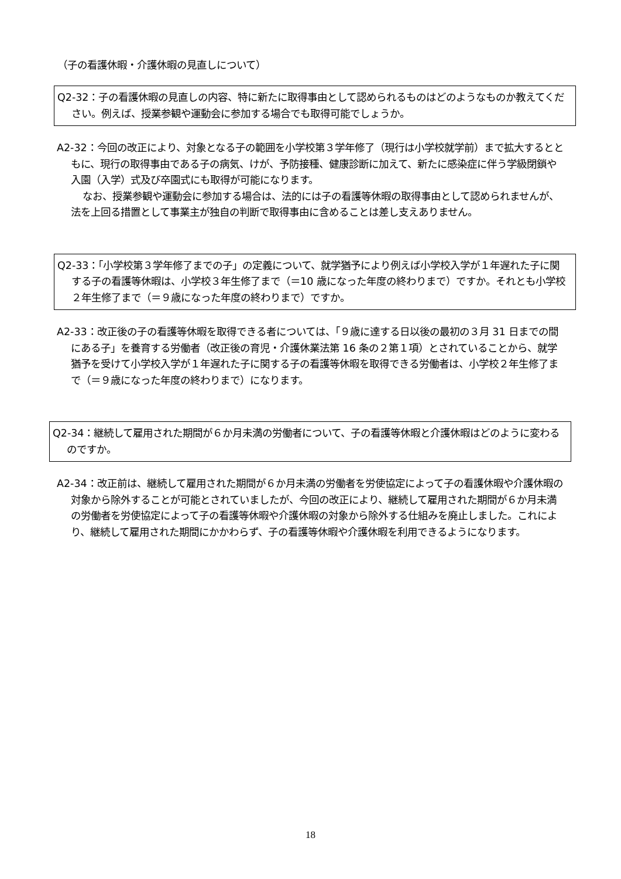（子の看護休暇・介護休暇の見直しについて）
Q2-32：子の看護休暇の見直しの内容、特に新たに取得事由として認められるものはどのようなものか教えてください。例えば、授業参観や運動会に参加する場合でも取得可能でしょうか。
A2-32：今回の改正により、対象となる子の範囲を小学校第３学年修了（現行は小学校就学前）まで拡大するとともに、現行の取得事由である子の病気、けが、予防接種、健康診断に加えて、新たに感染症に伴う学級閉鎖や入園（入学）式及び卒園式にも取得が可能になります。
なお、授業参観や運動会に参加する場合は、法的には子の看護等休暇の取得事由として認められませんが、法を上回る措置として事業主が独自の判断で取得事由に含めることは差し支えありません。
Q2-33：「小学校第３学年修了までの子」の定義について、就学猶予により例えば小学校入学が１年遅れた子に関する子の看護等休暇は、小学校３年生修了まで（＝10 歳になった年度の終わりまで）ですか。それとも小学校２年生修了まで（＝９歳になった年度の終わりまで）ですか。
A2-33：改正後の子の看護等休暇を取得できる者については、「９歳に達する日以後の最初の３月 31 日までの間にある子」を養育する労働者（改正後の育児・介護休業法第 16 条の２第１項）とされていることから、就学猶予を受けて小学校入学が１年遅れた子に関する子の看護等休暇を取得できる労働者は、小学校２年生修了まで（＝９歳になった年度の終わりまで）になります。
Q2-34：継続して雇用された期間が６か月未満の労働者について、子の看護等休暇と介護休暇はどのように変わるのですか。
A2-34：改正前は、継続して雇用された期間が６か月未満の労働者を労使協定によって子の看護休暇や介護休暇の対象から除外することが可能とされていましたが、今回の改正により、継続して雇用された期間が６か月未満の労働者を労使協定によって子の看護等休暇や介護休暇の対象から除外する仕組みを廃止しました。これにより、継続して雇用された期間にかかわらず、子の看護等休暇や介護休暇を利用できるようになります。
18